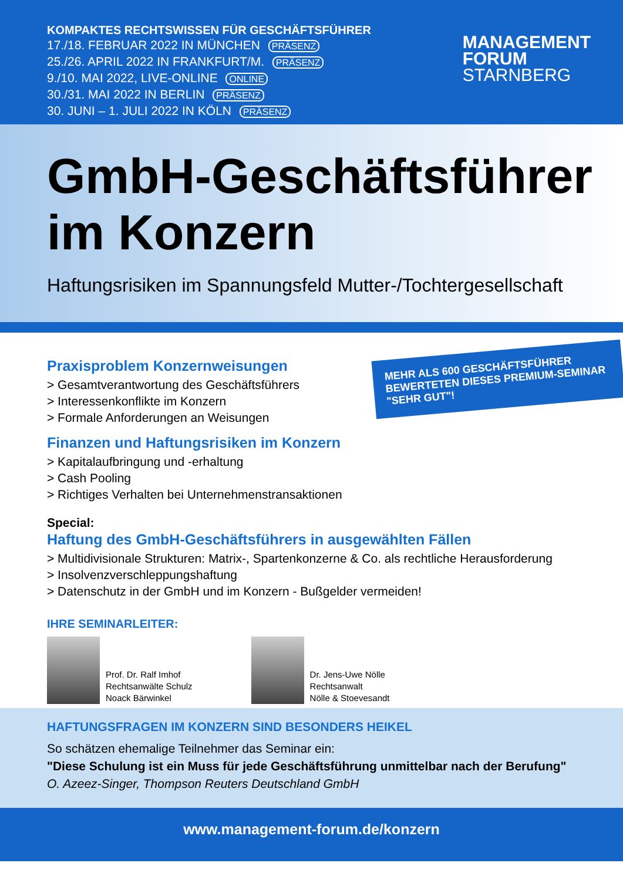KOMPAKTES RECHTSWISSEN FÜR GESCHÄFTSFÜHRER
17./18. FEBRUAR 2022 IN MÜNCHEN PRÄSENZ
25./26. APRIL 2022 IN FRANKFURT/M. PRÄSENZ
9./10. MAI 2022, LIVE-ONLINE ONLINE
30./31. MAI 2022 IN BERLIN PRÄSENZ
30. JUNI – 1. JULI 2022 IN KÖLN PRÄSENZ
MANAGEMENT
FORUM
STARNBERG
GmbH-Geschäftsführer
im Konzern
Haftungsrisiken im Spannungsfeld Mutter-/Tochtergesellschaft
MEHR ALS 600 GESCHÄFTSFÜHRER BEWERTETEN DIESES PREMIUM-SEMINAR "SEHR GUT"!
Praxisproblem Konzernweisungen
> Gesamtverantwortung des Geschäftsführers
> Interessenkonflikte im Konzern
> Formale Anforderungen an Weisungen
Finanzen und Haftungsrisiken im Konzern
> Kapitalaufbringung und -erhaltung
> Cash Pooling
> Richtiges Verhalten bei Unternehmenstransaktionen
Special:
Haftung des GmbH-Geschäftsführers in ausgewählten Fällen
> Multidivisionale Strukturen: Matrix-, Spartenkonzerne & Co. als rechtliche Herausforderung
> Insolvenzverschleppungshaftung
> Datenschutz in der GmbH und im Konzern - Bußgelder vermeiden!
IHRE SEMINARLEITER:
Prof. Dr. Ralf Imhof
Rechtsanwälte Schulz
Noack Bärwinkel
Dr. Jens-Uwe Nölle
Rechtsanwalt
Nölle & Stoevesandt
HAFTUNGSFRAGEN IM KONZERN SIND BESONDERS HEIKEL
So schätzen ehemalige Teilnehmer das Seminar ein:
"Diese Schulung ist ein Muss für jede Geschäftsführung unmittelbar nach der Berufung"
O. Azeez-Singer, Thompson Reuters Deutschland GmbH
www.management-forum.de/konzern